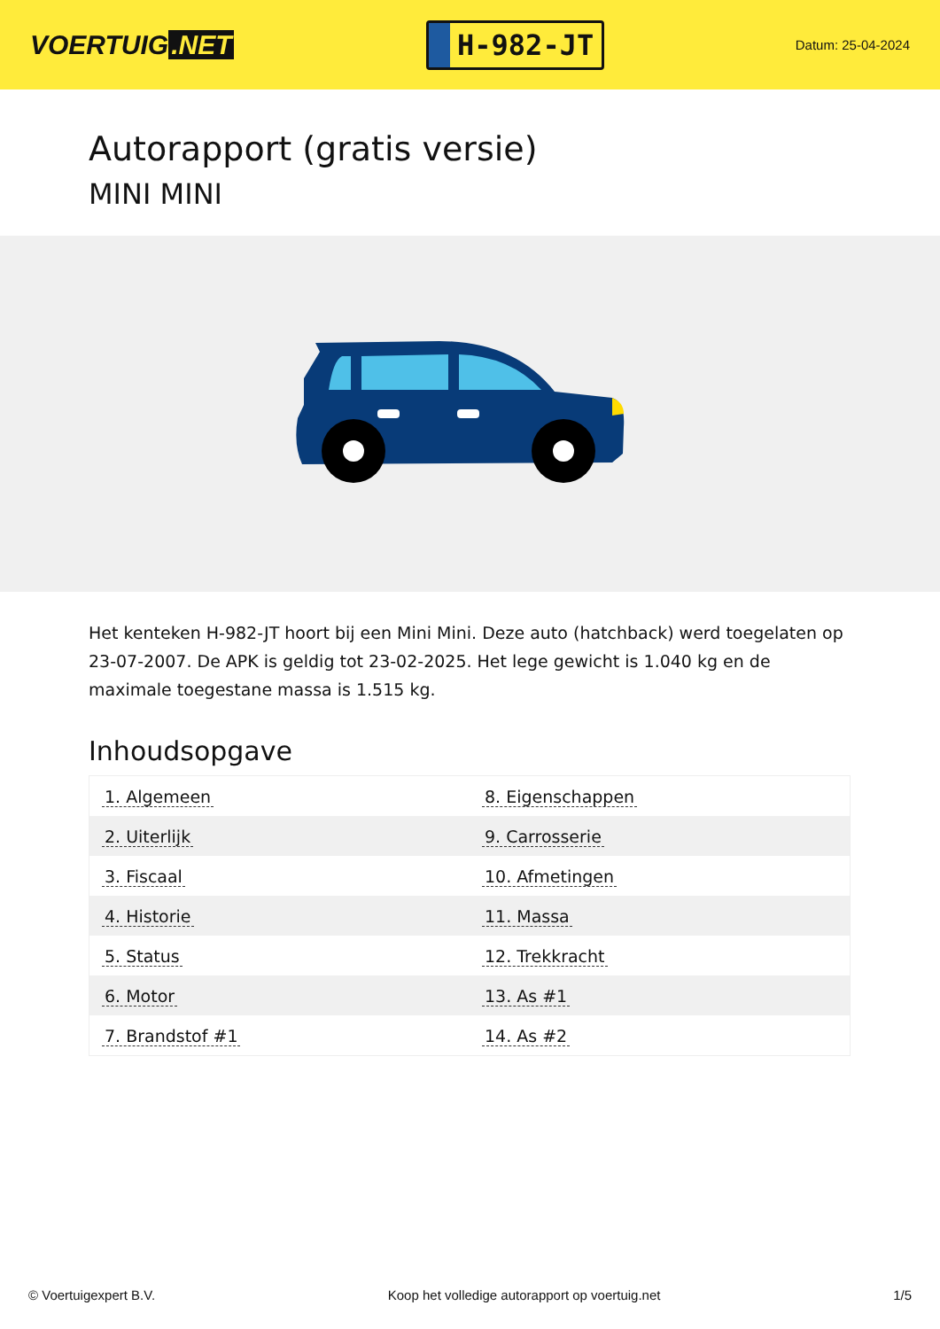VOERTUIG.NET
H-982-JT
Datum: 25-04-2024
Autorapport (gratis versie)
MINI MINI
Het kenteken H-982-JT hoort bij een Mini Mini. Deze auto (hatchback) werd toegelaten op 23-07-2007. De APK is geldig tot 23-02-2025. Het lege gewicht is 1.040 kg en de maximale toegestane massa is 1.515 kg.
Inhoudsopgave
| 1. Algemeen | 8. Eigenschappen |
| 2. Uiterlijk | 9. Carrosserie |
| 3. Fiscaal | 10. Afmetingen |
| 4. Historie | 11. Massa |
| 5. Status | 12. Trekkracht |
| 6. Motor | 13. As #1 |
| 7. Brandstof #1 | 14. As #2 |
© Voertuigexpert B.V. Koop het volledige autorapport op voertuig.net
1/5